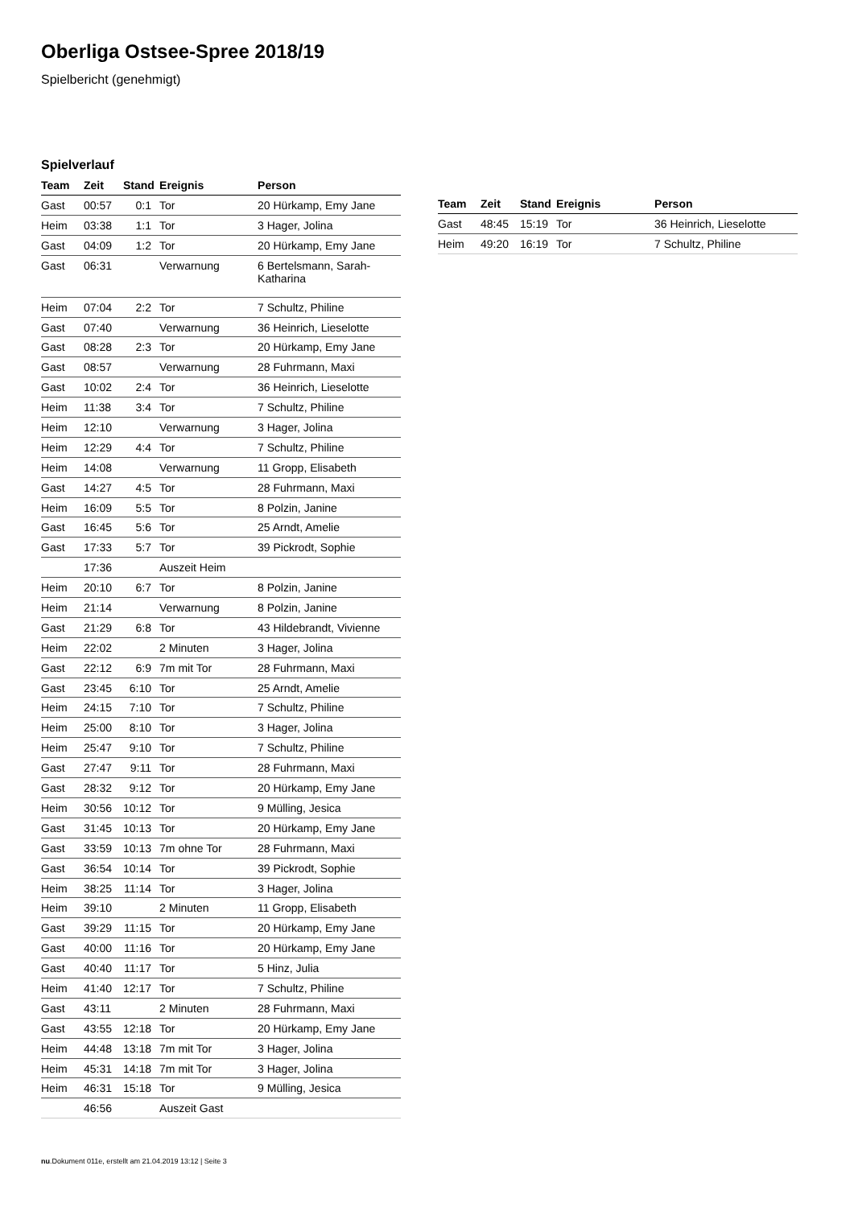Oberliga Ostsee-Spree 2018/19
Spielbericht (genehmigt)
Spielverlauf
| Team | Zeit | Stand | Ereignis | Person |
| --- | --- | --- | --- | --- |
| Gast | 00:57 | 0:1 | Tor | 20 Hürkamp, Emy Jane |
| Heim | 03:38 | 1:1 | Tor | 3 Hager, Jolina |
| Gast | 04:09 | 1:2 | Tor | 20 Hürkamp, Emy Jane |
| Gast | 06:31 | | Verwarnung | 6 Bertelsmann, Sarah- Katharina |
| Heim | 07:04 | 2:2 | Tor | 7 Schultz, Philine |
| Gast | 07:40 | | Verwarnung | 36 Heinrich, Lieselotte |
| Gast | 08:28 | 2:3 | Tor | 20 Hürkamp, Emy Jane |
| Gast | 08:57 | | Verwarnung | 28 Fuhrmann, Maxi |
| Gast | 10:02 | 2:4 | Tor | 36 Heinrich, Lieselotte |
| Heim | 11:38 | 3:4 | Tor | 7 Schultz, Philine |
| Heim | 12:10 | | Verwarnung | 3 Hager, Jolina |
| Heim | 12:29 | 4:4 | Tor | 7 Schultz, Philine |
| Heim | 14:08 | | Verwarnung | 11 Gropp, Elisabeth |
| Gast | 14:27 | 4:5 | Tor | 28 Fuhrmann, Maxi |
| Heim | 16:09 | 5:5 | Tor | 8 Polzin, Janine |
| Gast | 16:45 | 5:6 | Tor | 25 Arndt, Amelie |
| Gast | 17:33 | 5:7 | Tor | 39 Pickrodt, Sophie |
| | 17:36 | | Auszeit Heim | |
| Heim | 20:10 | 6:7 | Tor | 8 Polzin, Janine |
| Heim | 21:14 | | Verwarnung | 8 Polzin, Janine |
| Gast | 21:29 | 6:8 | Tor | 43 Hildebrandt, Vivienne |
| Heim | 22:02 | | 2 Minuten | 3 Hager, Jolina |
| Gast | 22:12 | 6:9 | 7m mit Tor | 28 Fuhrmann, Maxi |
| Gast | 23:45 | 6:10 | Tor | 25 Arndt, Amelie |
| Heim | 24:15 | 7:10 | Tor | 7 Schultz, Philine |
| Heim | 25:00 | 8:10 | Tor | 3 Hager, Jolina |
| Heim | 25:47 | 9:10 | Tor | 7 Schultz, Philine |
| Gast | 27:47 | 9:11 | Tor | 28 Fuhrmann, Maxi |
| Gast | 28:32 | 9:12 | Tor | 20 Hürkamp, Emy Jane |
| Heim | 30:56 | 10:12 | Tor | 9 Mülling, Jesica |
| Gast | 31:45 | 10:13 | Tor | 20 Hürkamp, Emy Jane |
| Gast | 33:59 | 10:13 | 7m ohne Tor | 28 Fuhrmann, Maxi |
| Gast | 36:54 | 10:14 | Tor | 39 Pickrodt, Sophie |
| Heim | 38:25 | 11:14 | Tor | 3 Hager, Jolina |
| Heim | 39:10 | | 2 Minuten | 11 Gropp, Elisabeth |
| Gast | 39:29 | 11:15 | Tor | 20 Hürkamp, Emy Jane |
| Gast | 40:00 | 11:16 | Tor | 20 Hürkamp, Emy Jane |
| Gast | 40:40 | 11:17 | Tor | 5 Hinz, Julia |
| Heim | 41:40 | 12:17 | Tor | 7 Schultz, Philine |
| Gast | 43:11 | | 2 Minuten | 28 Fuhrmann, Maxi |
| Gast | 43:55 | 12:18 | Tor | 20 Hürkamp, Emy Jane |
| Heim | 44:48 | 13:18 | 7m mit Tor | 3 Hager, Jolina |
| Heim | 45:31 | 14:18 | 7m mit Tor | 3 Hager, Jolina |
| Heim | 46:31 | 15:18 | Tor | 9 Mülling, Jesica |
| | 46:56 | | Auszeit Gast | |
| Team | Zeit | Stand | Ereignis | Person |
| --- | --- | --- | --- | --- |
| Gast | 48:45 | 15:19 | Tor | 36 Heinrich, Lieselotte |
| Heim | 49:20 | 16:19 | Tor | 7 Schultz, Philine |
nu.Dokument 011e, erstellt am 21.04.2019 13:12 | Seite 3